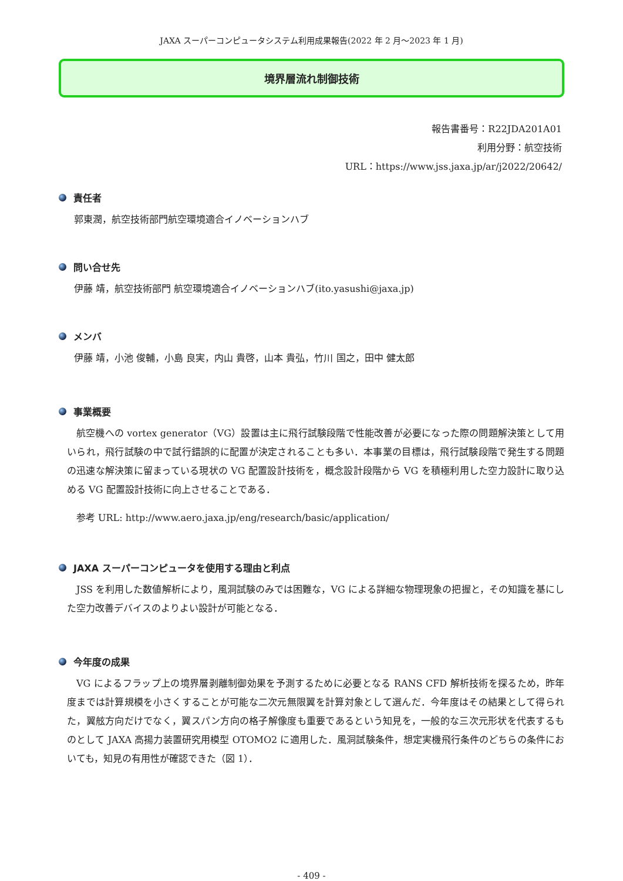JAXA スーパーコンピュータシステム利用成果報告(2022 年 2 月～2023 年 1 月)
境界層流れ制御技術
報告書番号：R22JDA201A01
利用分野：航空技術
URL：https://www.jss.jaxa.jp/ar/j2022/20642/
責任者
郭東潤，航空技術部門航空環境適合イノベーションハブ
問い合せ先
伊藤 靖，航空技術部門 航空環境適合イノベーションハブ(ito.yasushi@jaxa.jp)
メンバ
伊藤 靖，小池 俊輔，小島 良実，内山 貴啓，山本 貴弘，竹川 国之，田中 健太郎
事業概要
航空機への vortex generator（VG）設置は主に飛行試験段階で性能改善が必要になった際の問題解決策として用いられ，飛行試験の中で試行錯誤的に配置が決定されることも多い．本事業の目標は，飛行試験段階で発生する問題の迅速な解決策に留まっている現状の VG 配置設計技術を，概念設計段階から VG を積極利用した空力設計に取り込める VG 配置設計技術に向上させることである．
参考 URL: http://www.aero.jaxa.jp/eng/research/basic/application/
JAXA スーパーコンピュータを使用する理由と利点
JSS を利用した数値解析により，風洞試験のみでは困難な，VG による詳細な物理現象の把握と，その知識を基にした空力改善デバイスのよりよい設計が可能となる．
今年度の成果
VG によるフラップ上の境界層剥離制御効果を予測するために必要となる RANS CFD 解析技術を探るため，昨年度までは計算規模を小さくすることが可能な二次元無限翼を計算対象として選んだ．今年度はその結果として得られた，翼舷方向だけでなく，翼スパン方向の格子解像度も重要であるという知見を，一般的な三次元形状を代表するものとして JAXA 高揚力装置研究用模型 OTOMO2 に適用した．風洞試験条件，想定実機飛行条件のどちらの条件においても，知見の有用性が確認できた（図 1）．
- 409 -